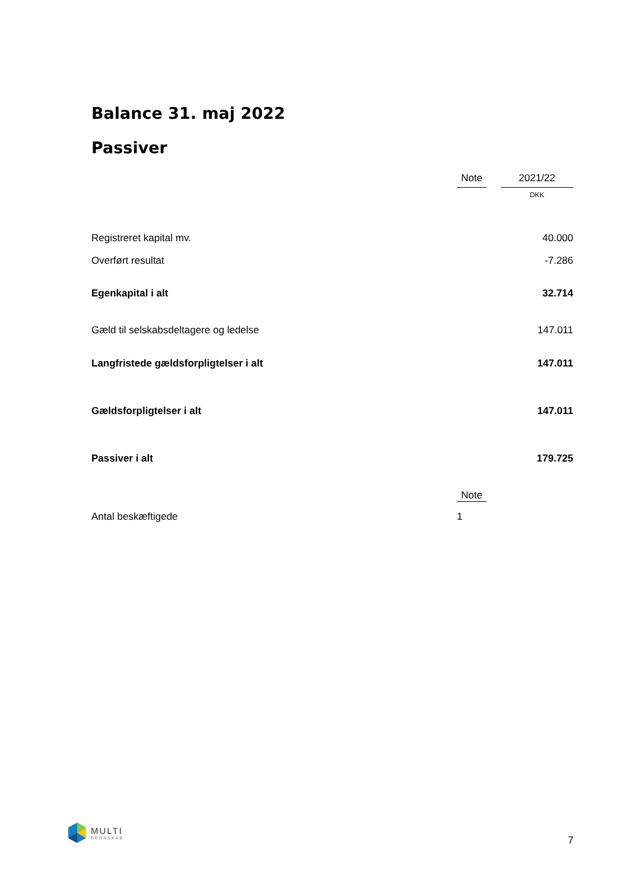Balance 31. maj 2022
Passiver
| | Note | | 2021/22 |
| | | | DKK |
| Registreret kapital mv. | | | 40.000 |
| Overført resultat | | | -7.286 |
| Egenkapital i alt | | | 32.714 |
| Gæld til selskabsdeltagere og ledelse | | | 147.011 |
| Langfristede gældsforpligtelser i alt | | | 147.011 |
| Gældsforpligtelser i alt | | | 147.011 |
| Passiver i alt | | | 179.725 |
| | Note | | |
| Antal beskæftigede | 1 | | |
MULTI
REGNSKAB
7